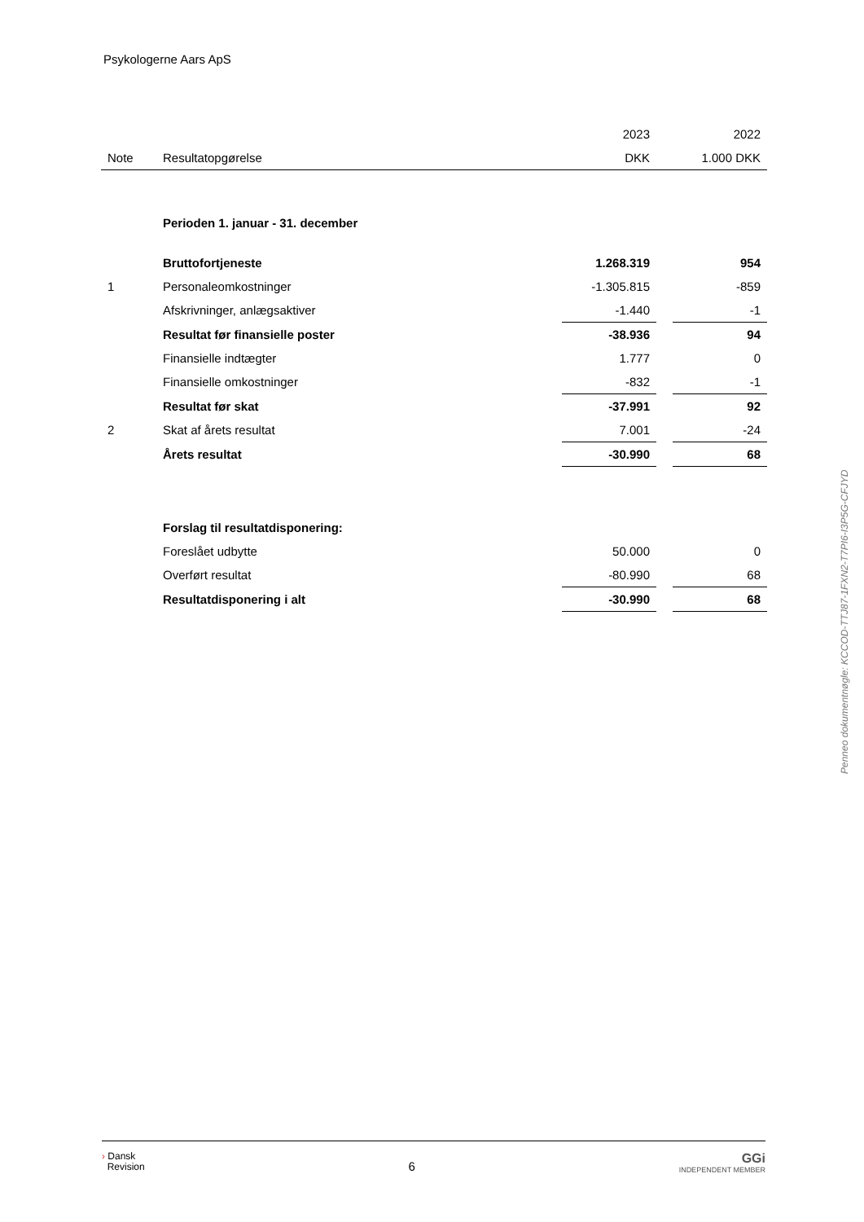Psykologerne Aars ApS
| | | 2023 | | 2022 |
| Note | Resultatopgørelse | DKK | | 1.000 DKK |
| | Perioden 1. januar - 31. december | | | |
| | Bruttofortjeneste | 1.268.319 | | 954 |
| 1 | Personaleomkostninger | -1.305.815 | | -859 |
| | Afskrivninger, anlægsaktiver | -1.440 | | -1 |
| | Resultat før finansielle poster | -38.936 | | 94 |
| | Finansielle indtægter | 1.777 | | 0 |
| | Finansielle omkostninger | -832 | | -1 |
| | Resultat før skat | -37.991 | | 92 |
| 2 | Skat af årets resultat | 7.001 | | -24 |
| | Årets resultat | -30.990 | | 68 |
| | Forslag til resultatdisponering: | | | |
| | Foreslået udbytte | 50.000 | | 0 |
| | Overført resultat | -80.990 | | 68 |
| | Resultatdisponering i alt | -30.990 | | 68 |
Penneo dokumentnøgle: KCCOD-TTJ87-1FXN2-T7PI6-I3P5G-CFJYD
› Dansk
Revision
6
GGi
INDEPENDENT MEMBER